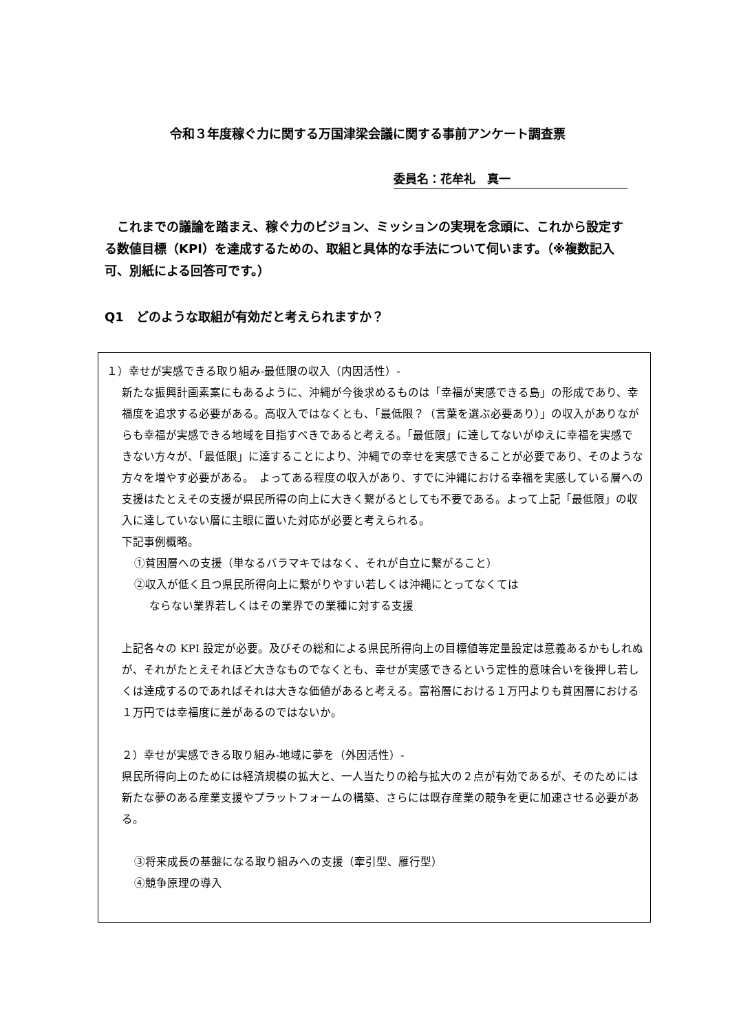令和３年度稼ぐ力に関する万国津梁会議に関する事前アンケート調査票
委員名：花牟礼　真一
これまでの議論を踏まえ、稼ぐ力のビジョン、ミッションの実現を念頭に、これから設定する数値目標（KPI）を達成するための、取組と具体的な手法について伺います。（※複数記入可、別紙による回答可です。）
Q1　どのような取組が有効だと考えられますか？
１）幸せが実感できる取り組み‐最低限の収入（内因活性）‐
新たな振興計画素案にもあるように、沖縄が今後求めるものは「幸福が実感できる島」の形成であり、幸福度を追求する必要がある。高収入ではなくとも、「最低限？（言葉を選ぶ必要あり）」の収入がありながらも幸福が実感できる地域を目指すべきであると考える。「最低限」に達してないがゆえに幸福を実感できない方々が、「最低限」に達することにより、沖縄での幸せを実感できることが必要であり、そのような方々を増やす必要がある。　よってある程度の収入があり、すでに沖縄における幸福を実感している層への支援はたとえその支援が県民所得の向上に大きく繋がるとしても不要である。よって上記「最低限」の収入に達していない層に主眼に置いた対応が必要と考えられる。
下記事例概略。
①貧困層への支援（単なるバラマキではなく、それが自立に繋がること）
②収入が低く且つ県民所得向上に繋がりやすい若しくは沖縄にとってなくては
ならない業界若しくはその業界での業種に対する支援
上記各々の KPI 設定が必要。及びその総和による県民所得向上の目標値等定量設定は意義あるかもしれぬが、それがたとえそれほど大きなものでなくとも、幸せが実感できるという定性的意味合いを後押し若しくは達成するのであればそれは大きな価値があると考える。富裕層における１万円よりも貧困層における１万円では幸福度に差があるのではないか。
２）幸せが実感できる取り組み‐地域に夢を（外因活性）‐
県民所得向上のためには経済規模の拡大と、一人当たりの給与拡大の２点が有効であるが、そのためには新たな夢のある産業支援やプラットフォームの構築、さらには既存産業の競争を更に加速させる必要がある。
③将来成長の基盤になる取り組みへの支援（牽引型、雁行型）
④競争原理の導入